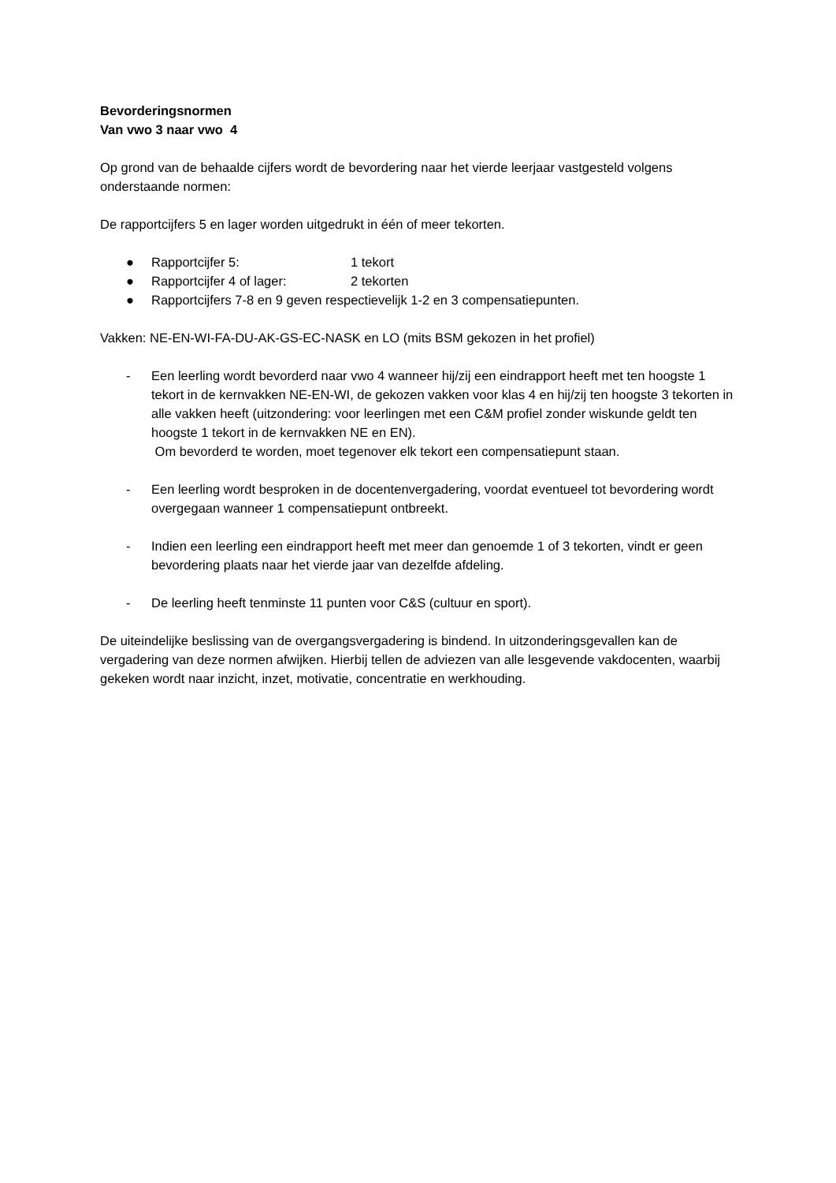Bevorderingsnormen
Van vwo 3 naar vwo 4
Op grond van de behaalde cijfers wordt de bevordering naar het vierde leerjaar vastgesteld volgens onderstaande normen:
De rapportcijfers 5 en lager worden uitgedrukt in één of meer tekorten.
● Rapportcijfer 5: 1 tekort
● Rapportcijfer 4 of lager: 2 tekorten
● Rapportcijfers 7-8 en 9 geven respectievelijk 1-2 en 3 compensatiepunten.
Vakken: NE-EN-WI-FA-DU-AK-GS-EC-NASK en LO (mits BSM gekozen in het profiel)
- Een leerling wordt bevorderd naar vwo 4 wanneer hij/zij een eindrapport heeft met ten hoogste 1 tekort in de kernvakken NE-EN-WI, de gekozen vakken voor klas 4 en hij/zij ten hoogste 3 tekorten in alle vakken heeft (uitzondering: voor leerlingen met een C&M profiel zonder wiskunde geldt ten hoogste 1 tekort in de kernvakken NE en EN).
Om bevorderd te worden, moet tegenover elk tekort een compensatiepunt staan.
- Een leerling wordt besproken in de docentenvergadering, voordat eventueel tot bevordering wordt overgegaan wanneer 1 compensatiepunt ontbreekt.
- Indien een leerling een eindrapport heeft met meer dan genoemde 1 of 3 tekorten, vindt er geen bevordering plaats naar het vierde jaar van dezelfde afdeling.
- De leerling heeft tenminste 11 punten voor C&S (cultuur en sport).
De uiteindelijke beslissing van de overgangsvergadering is bindend. In uitzonderingsgevallen kan de vergadering van deze normen afwijken. Hierbij tellen de adviezen van alle lesgevende vakdocenten, waarbij gekeken wordt naar inzicht, inzet, motivatie, concentratie en werkhouding.